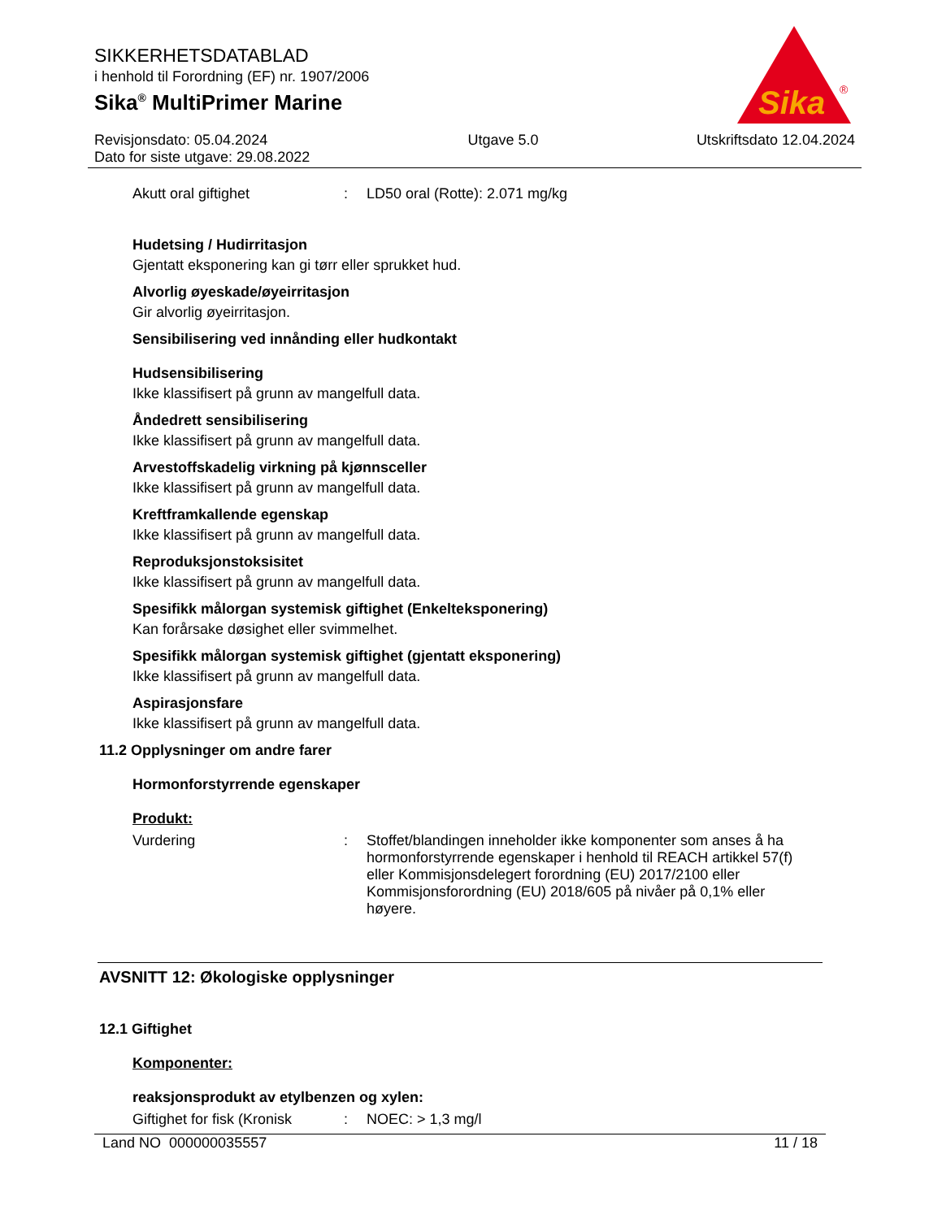SIKKERHETSDATABLAD
i henhold til Forordning (EF) nr. 1907/2006
Sika<sup>®</sup> MultiPrimer Marine
Sika
®
Revisjonsdato: 05.04.2024
Dato for siste utgave: 29.08.2022
Utgave 5.0 Utskriftsdato 12.04.2024
Akutt oral giftighet : LD50 oral (Rotte): 2.071 mg/kg
Hudetsing / Hudirritasjon
Gjentatt eksponering kan gi tørr eller sprukket hud.
Alvorlig øyeskade/øyeirritasjon
Gir alvorlig øyeirritasjon.
Sensibilisering ved innånding eller hudkontakt
Hudsensibilisering
Ikke klassifisert på grunn av mangelfull data.
Åndedrett sensibilisering
Ikke klassifisert på grunn av mangelfull data.
Arvestoffskadelig virkning på kjønnsceller
Ikke klassifisert på grunn av mangelfull data.
Kreftframkallende egenskap
Ikke klassifisert på grunn av mangelfull data.
Reproduksjonstoksisitet
Ikke klassifisert på grunn av mangelfull data.
Spesifikk målorgan systemisk giftighet (Enkelteksponering)
Kan forårsake døsighet eller svimmelhet.
Spesifikk målorgan systemisk giftighet (gjentatt eksponering)
Ikke klassifisert på grunn av mangelfull data.
Aspirasjonsfare
Ikke klassifisert på grunn av mangelfull data.
11.2 Opplysninger om andre farer
Hormonforstyrrende egenskaper
Produkt:
Vurdering : Stoffet/blandingen inneholder ikke komponenter som anses å ha hormonforstyrrende egenskaper i henhold til REACH artikkel 57(f) eller Kommisjonsdelegert forordning (EU) 2017/2100 eller Kommisjonsforordning (EU) 2018/605 på nivåer på 0,1% eller høyere.
AVSNITT 12: Økologiske opplysninger
12.1 Giftighet
Komponenter:
reaksjonsprodukt av etylbenzen og xylen:
Giftighet for fisk (Kronisk
: NOEC: > 1,3 mg/l
Land NO 000000035557 11 / 18